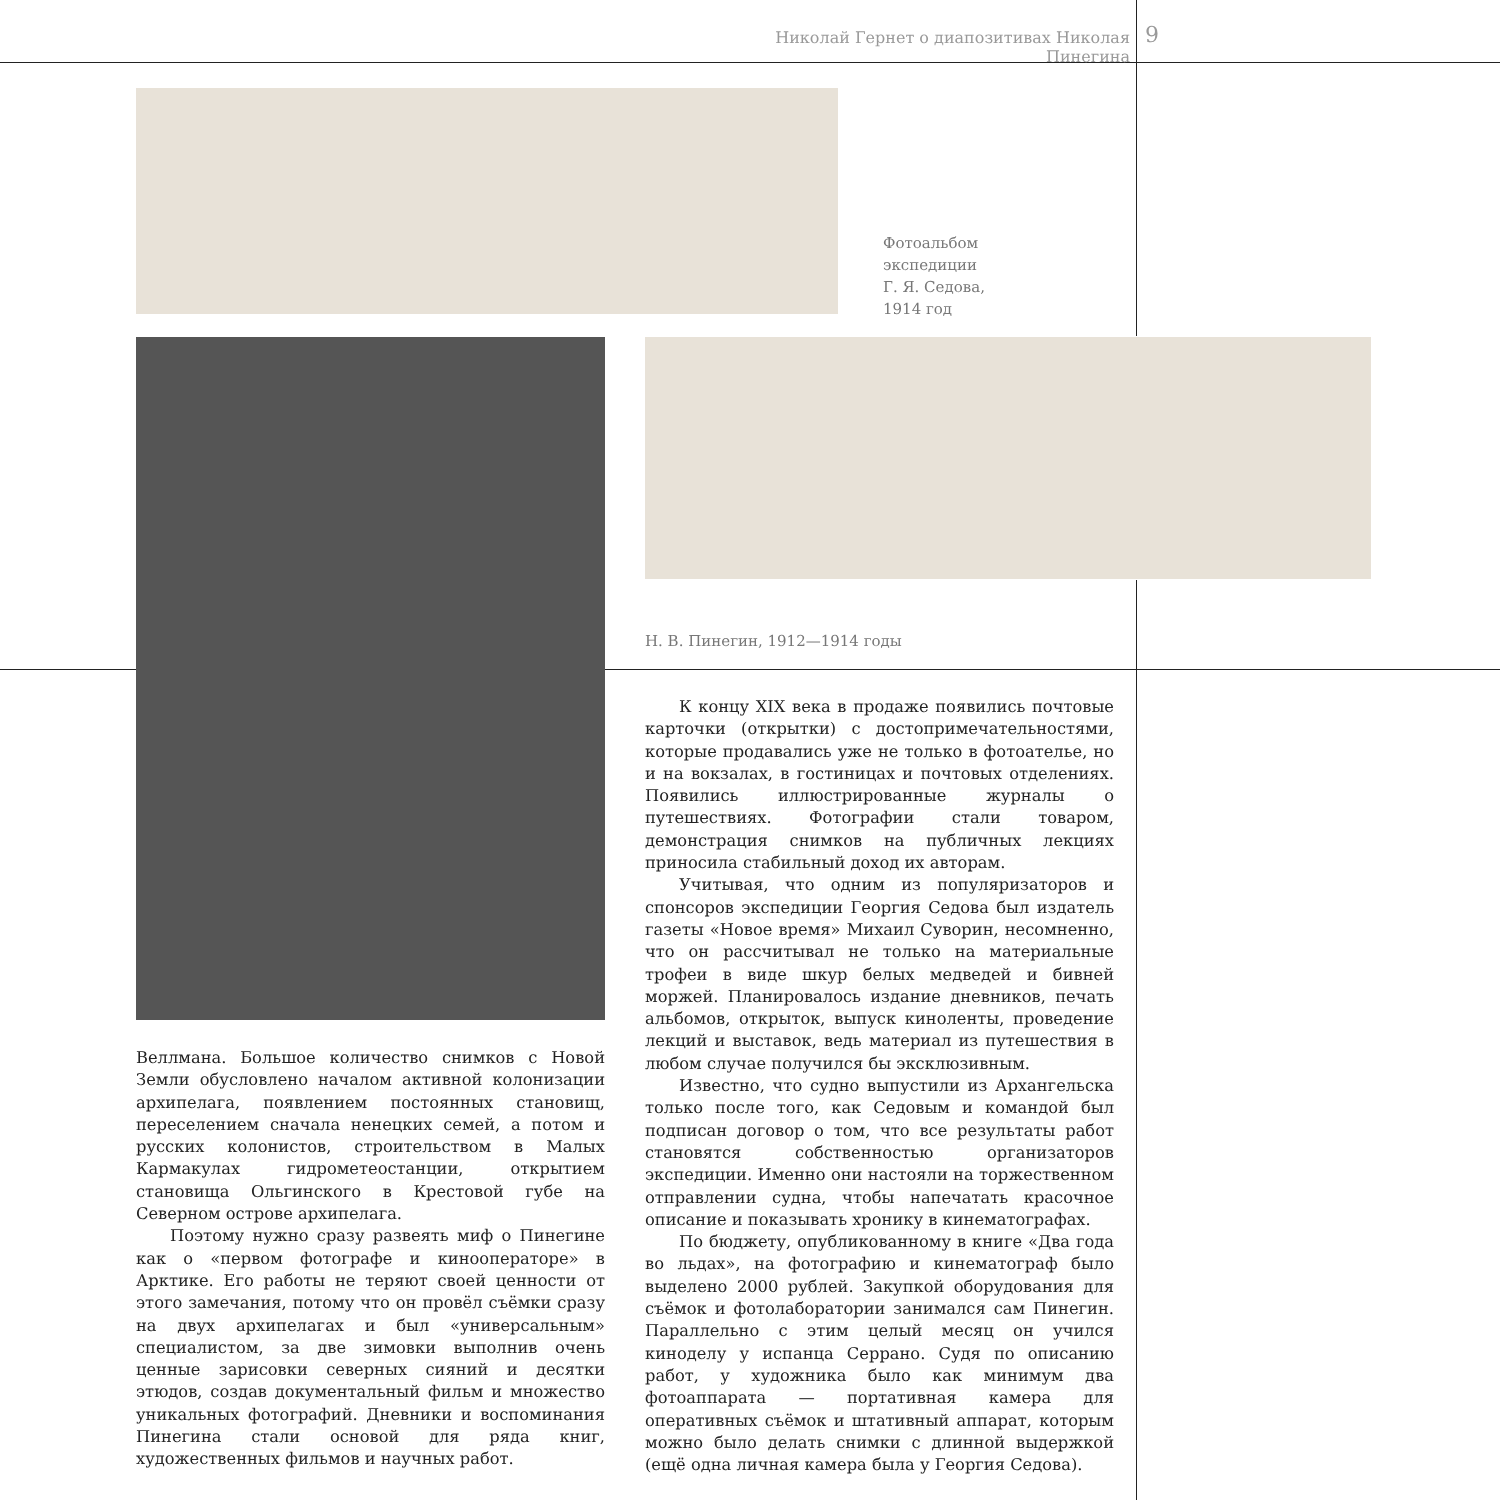Николай Гернет о диапозитивах Николая Пинегина
9
Фотоальбом
экспедиции
Г. Я. Седова,
1914 год
Н. В. Пинегин, 1912—1914 годы
К концу XIX века в продаже появились почтовые карточки (открытки) с достопримечательностями, которые продавались уже не только в фотоателье, но и на вокзалах, в гостиницах и почтовых отделениях. Появились иллюстрированные журналы о путешествиях. Фотографии стали товаром, демонстрация снимков на публичных лекциях приносила стабильный доход их авторам.
Учитывая, что одним из популяризаторов и спонсоров экспедиции Георгия Седова был издатель газеты «Новое время» Михаил Суворин, несомненно, что он рассчитывал не только на материальные трофеи в виде шкур белых медведей и бивней моржей. Планировалось издание дневников, печать альбомов, открыток, выпуск киноленты, проведение лекций и выставок, ведь материал из путешествия в любом случае получился бы эксклюзивным.
Известно, что судно выпустили из Архангельска только после того, как Седовым и командой был подписан договор о том, что все результаты работ становятся собственностью организаторов экспедиции. Именно они настояли на торжественном отправлении судна, чтобы напечатать красочное описание и показывать хронику в кинематографах.
По бюджету, опубликованному в книге «Два года во льдах», на фотографию и кинематограф было выделено 2000 рублей. Закупкой оборудования для съёмок и фотолаборатории занимался сам Пинегин. Параллельно с этим целый месяц он учился киноделу у испанца Серрано. Судя по описанию работ, у художника было как минимум два фотоаппарата — портативная камера для оперативных съёмок и штативный аппарат, которым можно было делать снимки с длинной выдержкой (ещё одна личная камера была у Георгия Седова).
Веллмана. Большое количество снимков с Новой Земли обусловлено началом активной колонизации архипелага, появлением постоянных становищ, переселением сначала ненецких семей, а потом и русских колонистов, строительством в Малых Кармакулах гидрометеостанции, открытием становища Ольгинского в Крестовой губе на Северном острове архипелага.
Поэтому нужно сразу развеять миф о Пинегине как о «первом фотографе и кинооператоре» в Арктике. Его работы не теряют своей ценности от этого замечания, потому что он провёл съёмки сразу на двух архипелагах и был «универсальным» специалистом, за две зимовки выполнив очень ценные зарисовки северных сияний и десятки этюдов, создав документальный фильм и множество уникальных фотографий. Дневники и воспоминания Пинегина стали основой для ряда книг, художественных фильмов и научных работ.